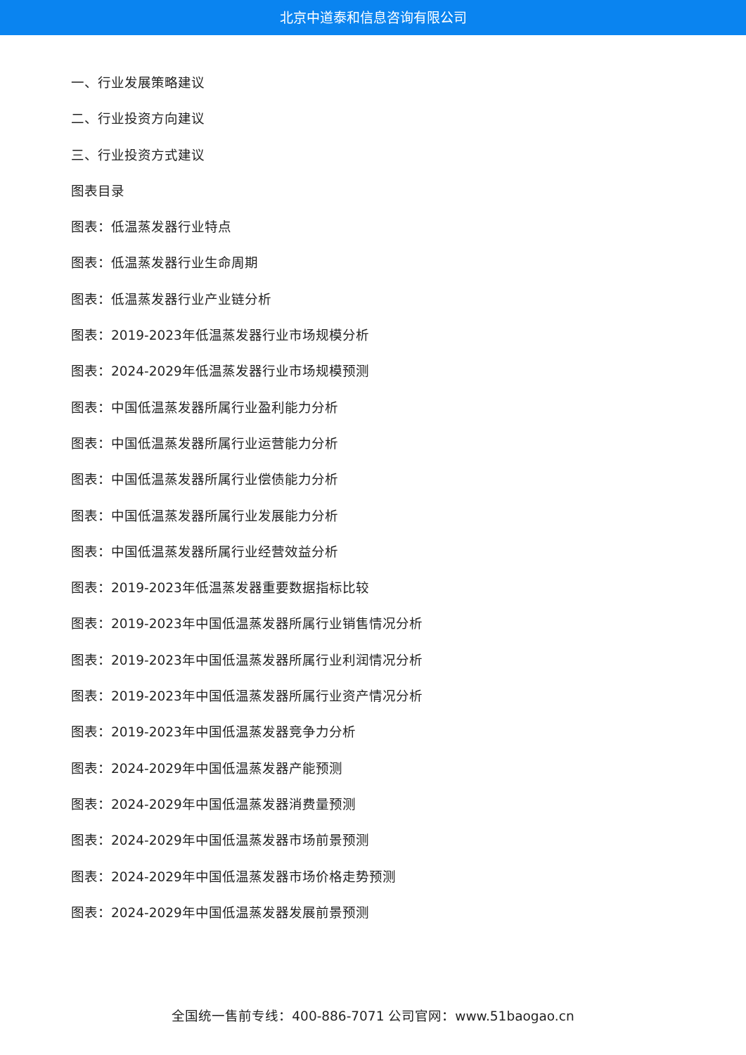北京中道泰和信息咨询有限公司
一、行业发展策略建议
二、行业投资方向建议
三、行业投资方式建议
图表目录
图表：低温蒸发器行业特点
图表：低温蒸发器行业生命周期
图表：低温蒸发器行业产业链分析
图表：2019-2023年低温蒸发器行业市场规模分析
图表：2024-2029年低温蒸发器行业市场规模预测
图表：中国低温蒸发器所属行业盈利能力分析
图表：中国低温蒸发器所属行业运营能力分析
图表：中国低温蒸发器所属行业偿债能力分析
图表：中国低温蒸发器所属行业发展能力分析
图表：中国低温蒸发器所属行业经营效益分析
图表：2019-2023年低温蒸发器重要数据指标比较
图表：2019-2023年中国低温蒸发器所属行业销售情况分析
图表：2019-2023年中国低温蒸发器所属行业利润情况分析
图表：2019-2023年中国低温蒸发器所属行业资产情况分析
图表：2019-2023年中国低温蒸发器竞争力分析
图表：2024-2029年中国低温蒸发器产能预测
图表：2024-2029年中国低温蒸发器消费量预测
图表：2024-2029年中国低温蒸发器市场前景预测
图表：2024-2029年中国低温蒸发器市场价格走势预测
图表：2024-2029年中国低温蒸发器发展前景预测
全国统一售前专线：400-886-7071 公司官网：www.51baogao.cn